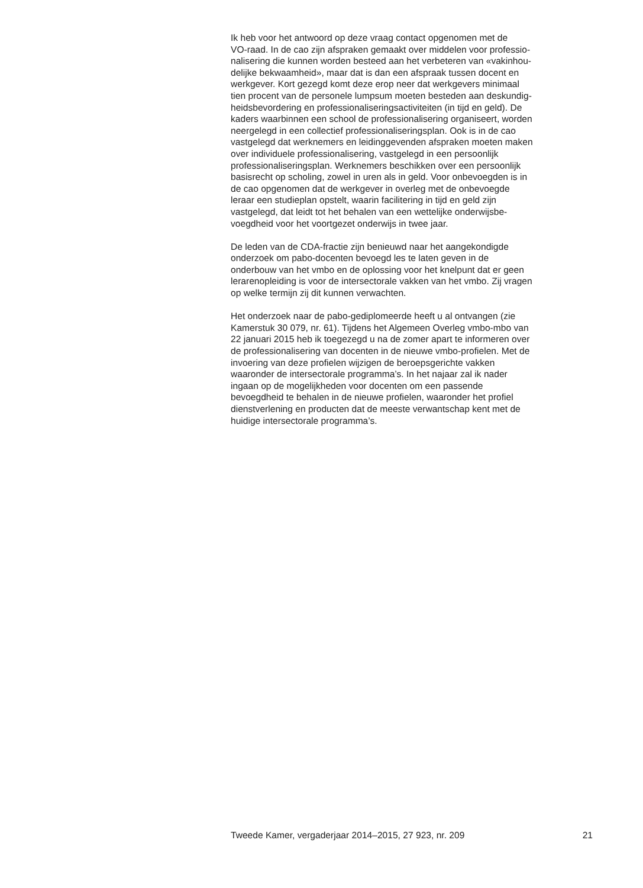Ik heb voor het antwoord op deze vraag contact opgenomen met de
VO-raad. In de cao zijn afspraken gemaakt over middelen voor professio-
nalisering die kunnen worden besteed aan het verbeteren van «vakinhou-
delijke bekwaamheid», maar dat is dan een afspraak tussen docent en
werkgever. Kort gezegd komt deze erop neer dat werkgevers minimaal
tien procent van de personele lumpsum moeten besteden aan deskundig-
heidsbevordering en professionaliseringsactiviteiten (in tijd en geld). De
kaders waarbinnen een school de professionalisering organiseert, worden
neergelegd in een collectief professionaliseringsplan. Ook is in de cao
vastgelegd dat werknemers en leidinggevenden afspraken moeten maken
over individuele professionalisering, vastgelegd in een persoonlijk
professionaliseringsplan. Werknemers beschikken over een persoonlijk
basisrecht op scholing, zowel in uren als in geld. Voor onbevoegden is in
de cao opgenomen dat de werkgever in overleg met de onbevoegde
leraar een studieplan opstelt, waarin facilitering in tijd en geld zijn
vastgelegd, dat leidt tot het behalen van een wettelijke onderwijsbe-
voegdheid voor het voortgezet onderwijs in twee jaar.
De leden van de CDA-fractie zijn benieuwd naar het aangekondigde
onderzoek om pabo-docenten bevoegd les te laten geven in de
onderbouw van het vmbo en de oplossing voor het knelpunt dat er geen
lerarenopleiding is voor de intersectorale vakken van het vmbo. Zij vragen
op welke termijn zij dit kunnen verwachten.
Het onderzoek naar de pabo-gediplomeerde heeft u al ontvangen (zie
Kamerstuk 30 079, nr. 61). Tijdens het Algemeen Overleg vmbo-mbo van
22 januari 2015 heb ik toegezegd u na de zomer apart te informeren over
de professionalisering van docenten in de nieuwe vmbo-profielen. Met de
invoering van deze profielen wijzigen de beroepsgerichte vakken
waaronder de intersectorale programma’s. In het najaar zal ik nader
ingaan op de mogelijkheden voor docenten om een passende
bevoegdheid te behalen in de nieuwe profielen, waaronder het profiel
dienstverlening en producten dat de meeste verwantschap kent met de
huidige intersectorale programma’s.
Tweede Kamer, vergaderjaar 2014–2015, 27 923, nr. 209 21